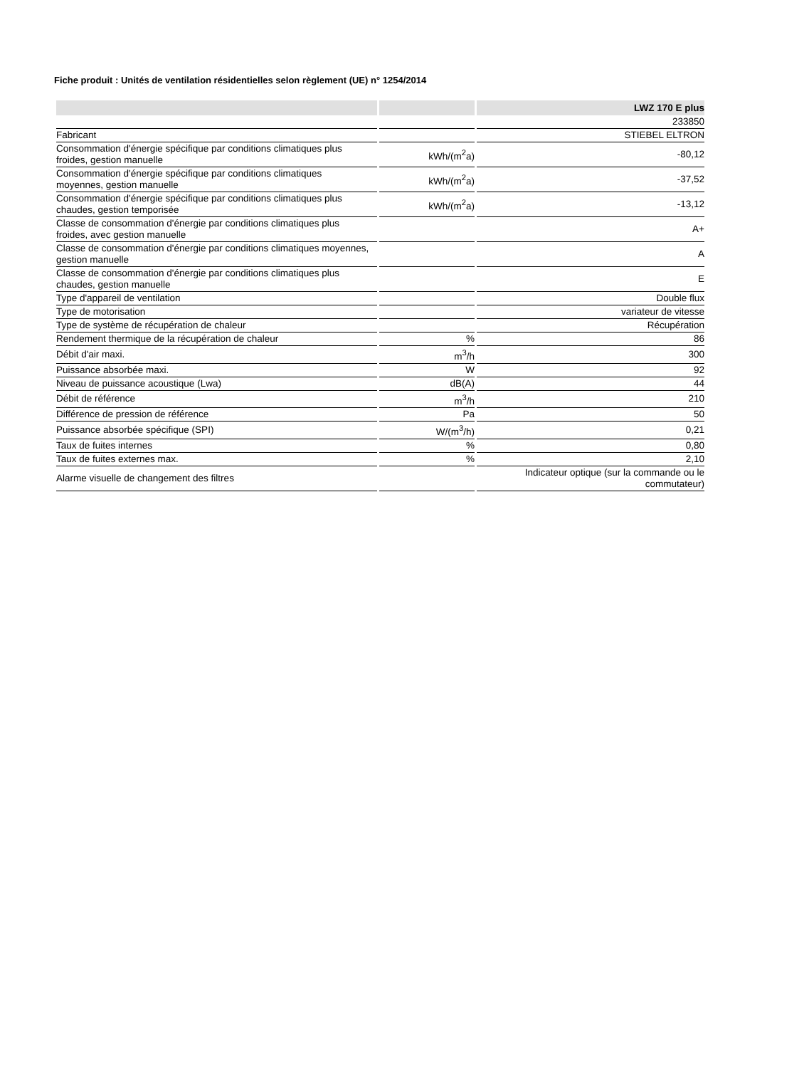Fiche produit : Unités de ventilation résidentielles selon règlement (UE) n° 1254/2014
| | | LWZ 170 E plus |
| --- | --- | --- |
| | | 233850 |
| Fabricant | | STIEBEL ELTRON |
| Consommation d'énergie spécifique par conditions climatiques plus froides, gestion manuelle | kWh/(m<sup>2</sup>a) | -80,12 |
| Consommation d'énergie spécifique par conditions climatiques moyennes, gestion manuelle | kWh/(m<sup>2</sup>a) | -37,52 |
| Consommation d'énergie spécifique par conditions climatiques plus chaudes, gestion temporisée | kWh/(m<sup>2</sup>a) | -13,12 |
| Classe de consommation d'énergie par conditions climatiques plus froides, avec gestion manuelle | | A+ |
| Classe de consommation d'énergie par conditions climatiques moyennes, gestion manuelle | | A |
| Classe de consommation d'énergie par conditions climatiques plus chaudes, gestion manuelle | | E |
| Type d'appareil de ventilation | | Double flux |
| Type de motorisation | | variateur de vitesse |
| Type de système de récupération de chaleur | | Récupération |
| Rendement thermique de la récupération de chaleur | % | 86 |
| Débit d'air maxi. | m<sup>3</sup>/h | 300 |
| Puissance absorbée maxi. | W | 92 |
| Niveau de puissance acoustique (Lwa) | dB(A) | 44 |
| Débit de référence | m<sup>3</sup>/h | 210 |
| Différence de pression de référence | Pa | 50 |
| Puissance absorbée spécifique (SPI) | W/(m<sup>3</sup>/h) | 0,21 |
| Taux de fuites internes | % | 0,80 |
| Taux de fuites externes max. | % | 2,10 |
| Alarme visuelle de changement des filtres | | Indicateur optique (sur la commande ou le commutateur) |